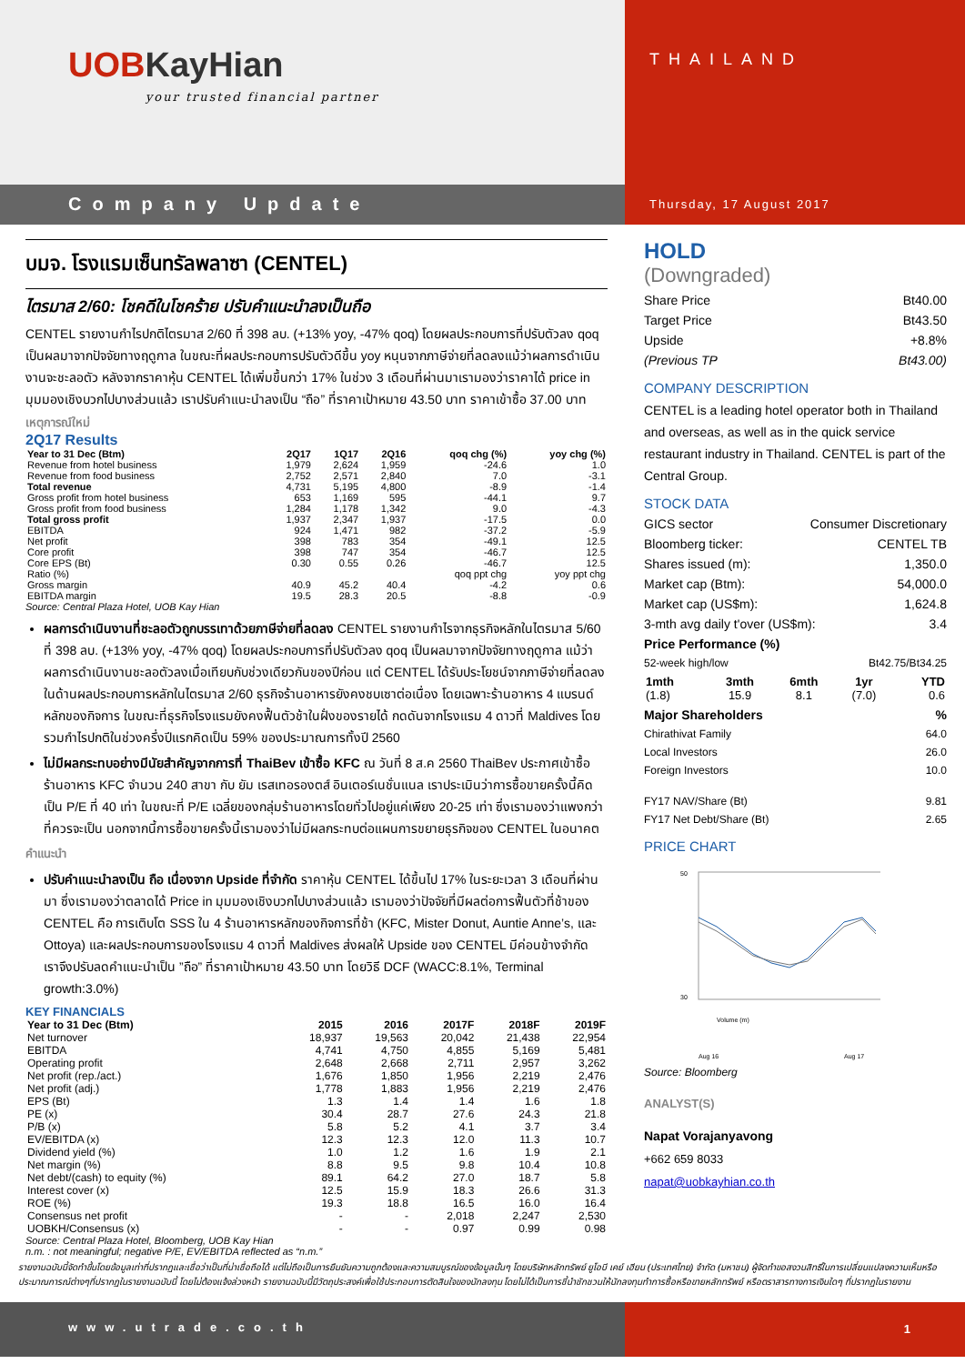UOBKayHian
your trusted financial partner
THAILAND
Company Update
Thursday, 17 August 2017
บมจ. โรงแรมเซ็นทรัลพลาซา (CENTEL)
ไตรมาส 2/60: โชคดีในโชคร้าย ปรับคำแนะนำลงเป็นถือ
CENTEL รายงานกำไรปกติไตรมาส 2/60 ที่ 398 ลบ. (+13% yoy, -47% qoq) โดยผลประกอบการที่ปรับตัวลง qoq เป็นผลมาจากปัจจัยทางฤดูกาล ในขณะที่ผลประกอบการปรับตัวดีขึ้น yoy หนุนจากภาษีจ่ายที่ลดลงแม้ว่าผลการดำเนินงานจะชะลอตัว หลังจากราคาหุ้น CENTEL ได้เพิ่มขึ้นกว่า 17% ในช่วง 3 เดือนที่ผ่านมาเรามองว่าราคาได้ price in มุมมองเชิงบวกไปบางส่วนแล้ว เราปรับคำแนะนำลงเป็น “ถือ” ที่ราคาเป้าหมาย 43.50 บาท ราคาเข้าซื้อ 37.00 บาท
เหตุการณ์ใหม่
2Q17 Results
| Year to 31 Dec (Btm) | 2Q17 | 1Q17 | 2Q16 | qoq chg (%) | yoy chg (%) |
| --- | --- | --- | --- | --- | --- |
| Revenue from hotel business | 1,979 | 2,624 | 1,959 | -24.6 | 1.0 |
| Revenue from food business | 2,752 | 2,571 | 2,840 | 7.0 | -3.1 |
| Total revenue | 4,731 | 5,195 | 4,800 | -8.9 | -1.4 |
| Gross profit from hotel business | 653 | 1,169 | 595 | -44.1 | 9.7 |
| Gross profit from food business | 1,284 | 1,178 | 1,342 | 9.0 | -4.3 |
| Total gross profit | 1,937 | 2,347 | 1,937 | -17.5 | 0.0 |
| EBITDA | 924 | 1,471 | 982 | -37.2 | -5.9 |
| Net profit | 398 | 783 | 354 | -49.1 | 12.5 |
| Core profit | 398 | 747 | 354 | -46.7 | 12.5 |
| Core EPS (Bt) | 0.30 | 0.55 | 0.26 | -46.7 | 12.5 |
| Ratio (%) | | | | qoq ppt chg | yoy ppt chg |
| Gross margin | 40.9 | 45.2 | 40.4 | -4.2 | 0.6 |
| EBITDA margin | 19.5 | 28.3 | 20.5 | -8.8 | -0.9 |
Source: Central Plaza Hotel, UOB Kay Hian
ผลการดำเนินงานที่ชะลอตัวถูกบรรเทาด้วยภาษีจ่ายที่ลดลง CENTEL รายงานกำไรจากธุรกิจหลักในไตรมาส 5/60 ที่ 398 ลบ. (+13% yoy, -47% qoq) โดยผลประกอบการที่ปรับตัวลง qoq เป็นผลมาจากปัจจัยทางฤดูกาล แม้ว่าผลการดำเนินงานชะลอตัวลงเมื่อเทียบกับช่วงเดียวกันของปีก่อน แต่ CENTEL ได้รับประโยชน์จากภาษีจ่ายที่ลดลง ในด้านผลประกอบการหลักในไตรมาส 2/60 ธุรกิจร้านอาหารยังคงชบเซาต่อเนื่อง โดยเฉพาะร้านอาหาร 4 แบรนด์หลักของกิจการ ในขณะที่ธุรกิจโรงแรมยังคงฟื้นตัวช้าในฝั่งของรายได้ กดดันจากโรงแรม 4 ดาวที่ Maldives โดยรวมกำไรปกติในช่วงครึ่งปีแรกคิดเป็น 59% ของประมาณการทั้งปี 2560
ไม่มีผลกระทบอย่างมีนัยสำคัญจากการที่ ThaiBev เข้าซื้อ KFC ณ วันที่ 8 ส.ค 2560 ThaiBev ประกาศเข้าซื้อร้านอาหาร KFC จำนวน 240 สาขา กับ ยัม เรสเทอรองตส์ อินเตอร์เนชั่นแนล เราประเมินว่าการซื้อขายครั้งนี้คิดเป็น P/E ที่ 40 เท่า ในขณะที่ P/E เฉลี่ยของกลุ่มร้านอาหารโดยทั่วไปอยู่แค่เพียง 20-25 เท่า ซึ่งเรามองว่าแพงกว่าที่ควรจะเป็น นอกจากนี้การซื้อขายครั้งนี้เรามองว่าไม่มีผลกระทบต่อแผนการขยายธุรกิจของ CENTEL ในอนาคต
คำแนะนำ
ปรับคำแนะนำลงเป็น ถือ เนื่องจาก Upside ที่จำกัด ราคาหุ้น CENTEL ได้ขึ้นไป 17% ในระยะเวลา 3 เดือนที่ผ่านมา ซึ่งเรามองว่าตลาดได้ Price in มุมมองเชิงบวกไปบางส่วนแล้ว เรามองว่าปัจจัยที่มีผลต่อการฟื้นตัวที่ช้าของ CENTEL คือ การเติบโต SSS ใน 4 ร้านอาหารหลักของกิจการที่ช้า (KFC, Mister Donut, Auntie Anne’s, และ Ottoya) และผลประกอบการของโรงแรม 4 ดาวที่ Maldives ส่งผลให้ Upside ของ CENTEL มีค่อนข้างจำกัด เราจึงปรับลดคำแนะนำเป็น ”ถือ” ที่ราคาเป้าหมาย 43.50 บาท โดยวิธี DCF (WACC:8.1%, Terminal growth:3.0%)
KEY FINANCIALS
| Year to 31 Dec (Btm) | 2015 | 2016 | 2017F | 2018F | 2019F |
| --- | --- | --- | --- | --- | --- |
| Net turnover | 18,937 | 19,563 | 20,042 | 21,438 | 22,954 |
| EBITDA | 4,741 | 4,750 | 4,855 | 5,169 | 5,481 |
| Operating profit | 2,648 | 2,668 | 2,711 | 2,957 | 3,262 |
| Net profit (rep./act.) | 1,676 | 1,850 | 1,956 | 2,219 | 2,476 |
| Net profit (adj.) | 1,778 | 1,883 | 1,956 | 2,219 | 2,476 |
| EPS (Bt) | 1.3 | 1.4 | 1.4 | 1.6 | 1.8 |
| PE (x) | 30.4 | 28.7 | 27.6 | 24.3 | 21.8 |
| P/B (x) | 5.8 | 5.2 | 4.1 | 3.7 | 3.4 |
| EV/EBITDA (x) | 12.3 | 12.3 | 12.0 | 11.3 | 10.7 |
| Dividend yield (%) | 1.0 | 1.2 | 1.6 | 1.9 | 2.1 |
| Net margin (%) | 8.8 | 9.5 | 9.8 | 10.4 | 10.8 |
| Net debt/(cash) to equity (%) | 89.1 | 64.2 | 27.0 | 18.7 | 5.8 |
| Interest cover (x) | 12.5 | 15.9 | 18.3 | 26.6 | 31.3 |
| ROE (%) | 19.3 | 18.8 | 16.5 | 16.0 | 16.4 |
| Consensus net profit | - | - | 2,018 | 2,247 | 2,530 |
| UOBKH/Consensus (x) | - | - | 0.97 | 0.99 | 0.98 |
Source: Central Plaza Hotel, Bloomberg, UOB Kay Hian
n.m. : not meaningful; negative P/E, EV/EBITDA reflected as “n.m.”
HOLD
(Downgraded)
Share Price Bt40.00
Target Price Bt43.50
Upside +8.8%
(Previous TP Bt43.00)
COMPANY DESCRIPTION
CENTEL is a leading hotel operator both in Thailand and overseas, as well as in the quick service restaurant industry in Thailand. CENTEL is part of the Central Group.
STOCK DATA
GICS sector Consumer Discretionary
Bloomberg ticker: CENTEL TB
Shares issued (m): 1,350.0
Market cap (Btm): 54,000.0
Market cap (US$m): 1,624.8
3-mth avg daily t'over (US$m): 3.4
Price Performance (%)
52-week high/low Bt42.75/Bt34.25
| 1mth | 3mth | 6mth | 1yr | YTD |
| --- | --- | --- | --- | --- |
| (1.8) | 15.9 | 8.1 | (7.0) | 0.6 |
Major Shareholders%
Chirathivat Family 64.0
Local Investors 26.0
Foreign Investors 10.0
FY17 NAV/Share (Bt) 9.81
FY17 Net Debt/Share (Bt) 2.65
PRICE CHART
50
30
Aug 16
Aug 17
Volume (m)
Source: Bloomberg
ANALYST(S)
Napat Vorajanyavong
+662 659 8033
napat@uobkayhian.co.th
รายงานฉบับนี้จัดทำขึ้นโดยข้อมูลเท่าที่ปรากฏและเชื่อว่าเป็นที่น่าเชื่อถือได้ แต่ไม่ถือเป็นการยืนยันความถูกต้องและความสมบูรณ์ของข้อมูลนั้นๆ โดยบริษัทหลักทรัพย์ ยูโอบี เคย์ เฮียน (ประเทศไทย) จำกัด (มหาชน) ผู้จัดทำขอสงวนสิทธิ์ในการเปลี่ยนแปลงความเห็นหรือประมาณการณ์ต่างๆที่ปรากฏในรายงานฉบับนี้ โดยไม่ต้องแจ้งล่วงหน้า รายงานฉบับนี้มีวัตถุประสงค์เพื่อใช้ประกอบการตัดสินใจของนักลงทุน โดยไม่ได้เป็นการชี้นำชักชวนให้นักลงทุนทำการซื้อหรือขายหลักทรัพย์ หรือตราสารทางการเงินใดๆ ที่ปรากฏในรายงาน
www.utrade.co.th 1